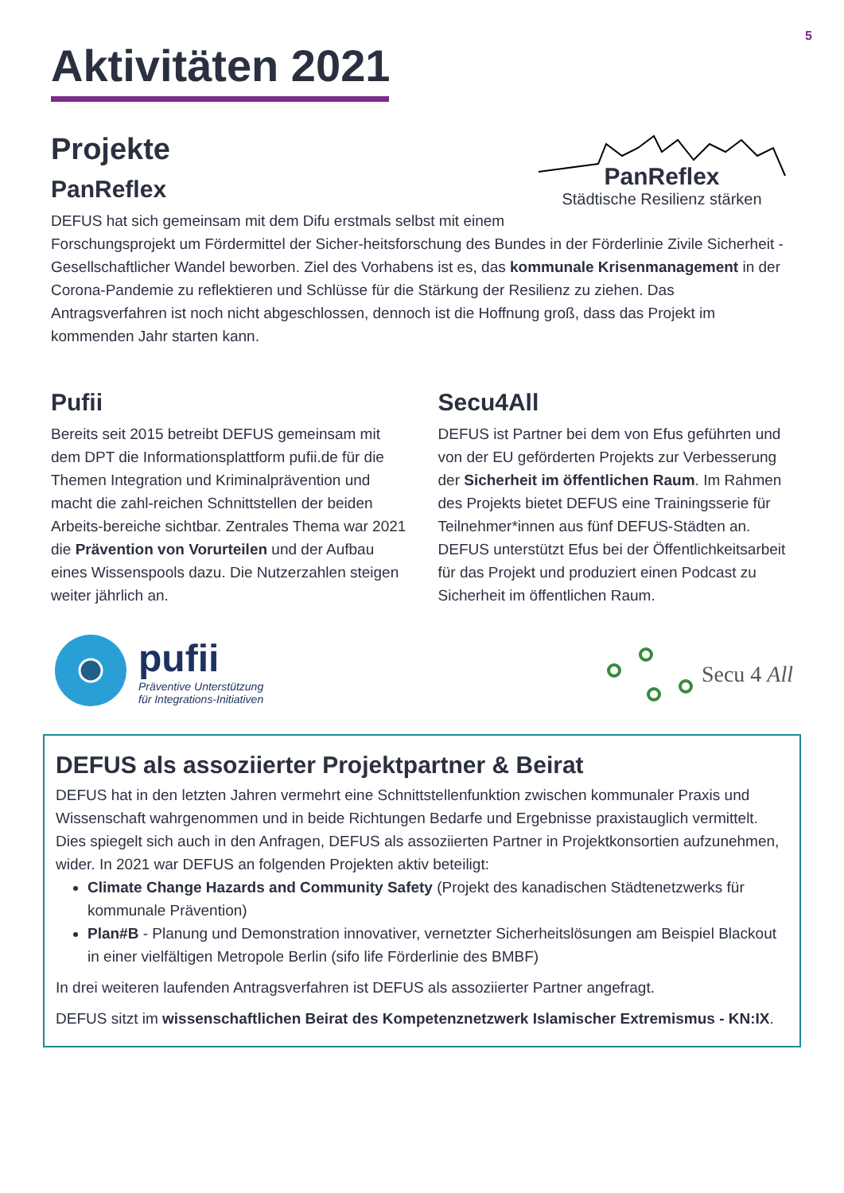5
Aktivitäten 2021
Projekte
PanReflex
Städtische Resilienz stärken
PanReflex
DEFUS hat sich gemeinsam mit dem Difu erstmals selbst mit einem Forschungsprojekt um Fördermittel der Sicher-heitsforschung des Bundes in der Förderlinie Zivile Sicherheit - Gesellschaftlicher Wandel beworben. Ziel des Vorhabens ist es, das kommunale Krisenmanagement in der Corona-Pandemie zu reflektieren und Schlüsse für die Stärkung der Resilienz zu ziehen. Das Antragsverfahren ist noch nicht abgeschlossen, dennoch ist die Hoffnung groß, dass das Projekt im kommenden Jahr starten kann.
Pufii
Bereits seit 2015 betreibt DEFUS gemeinsam mit dem DPT die Informationsplattform pufii.de für die Themen Integration und Kriminalprävention und macht die zahl-reichen Schnittstellen der beiden Arbeits-bereiche sichtbar. Zentrales Thema war 2021 die Prävention von Vorurteilen und der Aufbau eines Wissenspools dazu. Die Nutzerzahlen steigen weiter jährlich an.
pufii
Präventive Unterstützung
für Integrations-Initiativen
Secu4All
DEFUS ist Partner bei dem von Efus geführten und von der EU geförderten Projekts zur Verbesserung der Sicherheit im öffentlichen Raum. Im Rahmen des Projekts bietet DEFUS eine Trainingsserie für Teilnehmer*innen aus fünf DEFUS-Städten an. DEFUS unterstützt Efus bei der Öffentlichkeitsarbeit für das Projekt und produziert einen Podcast zu Sicherheit im öffentlichen Raum.
Secu 4 All
DEFUS als assoziierter Projektpartner & Beirat
DEFUS hat in den letzten Jahren vermehrt eine Schnittstellenfunktion zwischen kommunaler Praxis und Wissenschaft wahrgenommen und in beide Richtungen Bedarfe und Ergebnisse praxistauglich vermittelt. Dies spiegelt sich auch in den Anfragen, DEFUS als assoziierten Partner in Projektkonsortien aufzunehmen, wider. In 2021 war DEFUS an folgenden Projekten aktiv beteiligt:
Climate Change Hazards and Community Safety (Projekt des kanadischen Städtenetzwerks für kommunale Prävention)
Plan#B - Planung und Demonstration innovativer, vernetzter Sicherheitslösungen am Beispiel Blackout in einer vielfältigen Metropole Berlin (sifo life Förderlinie des BMBF)
In drei weiteren laufenden Antragsverfahren ist DEFUS als assoziierter Partner angefragt.
DEFUS sitzt im wissenschaftlichen Beirat des Kompetenznetzwerk Islamischer Extremismus - KN:IX.